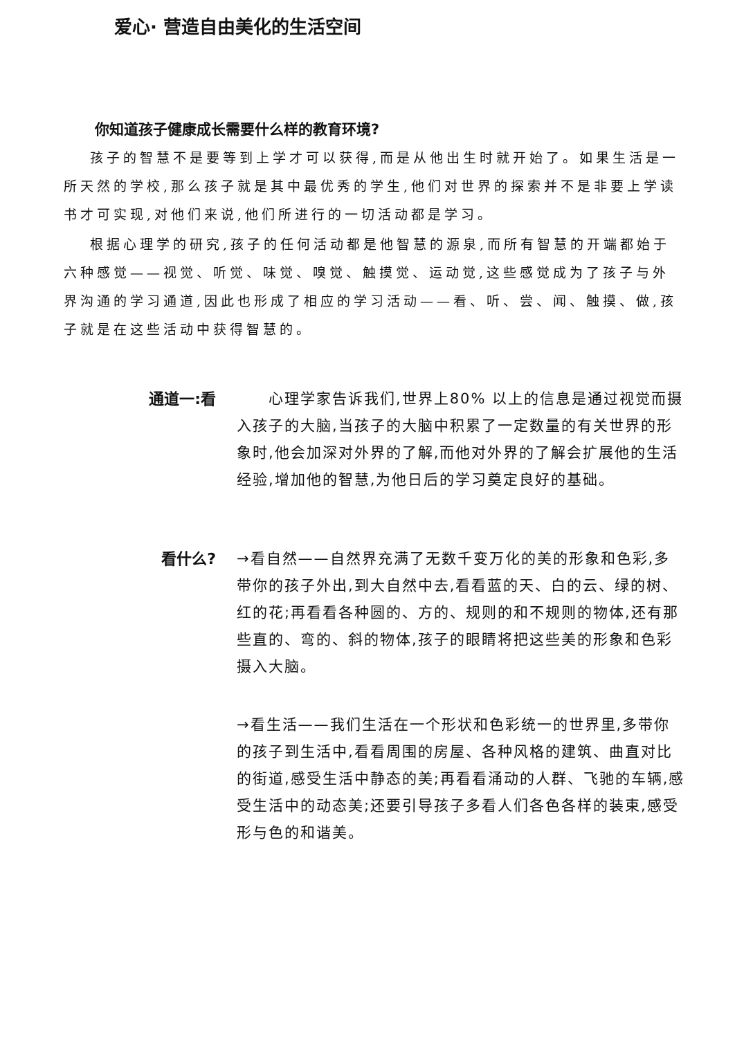爱心· 营造自由美化的生活空间
你知道孩子健康成长需要什么样的教育环境?
孩子的智慧不是要等到上学才可以获得,而是从他出生时就开始了。如果生活是一所天然的学校,那么孩子就是其中最优秀的学生,他们对世界的探索并不是非要上学读书才可实现,对他们来说,他们所进行的一切活动都是学习。
根据心理学的研究,孩子的任何活动都是他智慧的源泉,而所有智慧的开端都始于六种感觉——视觉、听觉、味觉、嗅觉、触摸觉、运动觉,这些感觉成为了孩子与外界沟通的学习通道,因此也形成了相应的学习活动——看、听、尝、闻、触摸、做,孩子就是在这些活动中获得智慧的。
通道一:看
  心理学家告诉我们,世界上80% 以上的信息是通过视觉而摄入孩子的大脑,当孩子的大脑中积累了一定数量的有关世界的形象时,他会加深对外界的了解,而他对外界的了解会扩展他的生活经验,增加他的智慧,为他日后的学习奠定良好的基础。
看什么?
→看自然——自然界充满了无数千变万化的美的形象和色彩,多带你的孩子外出,到大自然中去,看看蓝的天、白的云、绿的树、红的花;再看看各种圆的、方的、规则的和不规则的物体,还有那些直的、弯的、斜的物体,孩子的眼睛将把这些美的形象和色彩摄入大脑。
→看生活——我们生活在一个形状和色彩统一的世界里,多带你的孩子到生活中,看看周围的房屋、各种风格的建筑、曲直对比的街道,感受生活中静态的美;再看看涌动的人群、飞驰的车辆,感受生活中的动态美;还要引导孩子多看人们各色各样的装束,感受形与色的和谐美。